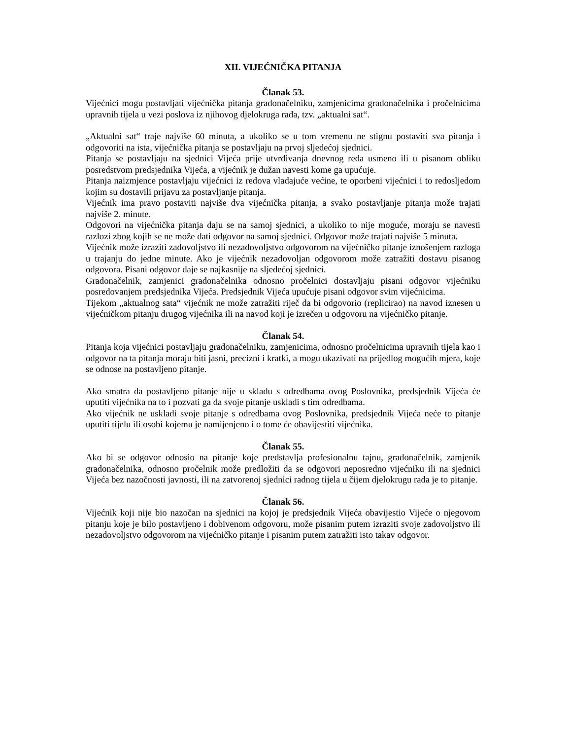XII. VIJEĆNIČKA PITANJA
Članak 53.
Vijećnici mogu postavljati vijećnička pitanja gradonačelniku, zamjenicima gradonačelnika i pročelnicima upravnih tijela u vezi poslova iz njihovog djelokruga rada, tzv. „aktualni sat“.
„Aktualni sat“ traje najviše 60 minuta, a ukoliko se u tom vremenu ne stignu postaviti sva pitanja i odgovoriti na ista, vijećnička pitanja se postavljaju na prvoj sljedećoj sjednici.
Pitanja se postavljaju na sjednici Vijeća prije utvrđivanja dnevnog reda usmeno ili u pisanom obliku posredstvom predsjednika Vijeća, a vijećnik je dužan navesti kome ga upućuje.
Pitanja naizmjence postavljaju vijećnici iz redova vladajuće većine, te oporbeni vijećnici i to redosljedom kojim su dostavili prijavu za postavljanje pitanja.
Vijećnik ima pravo postaviti najviše dva vijećnička pitanja, a svako postavljanje pitanja može trajati najviše 2. minute.
Odgovori na vijećnička pitanja daju se na samoj sjednici, a ukoliko to nije moguće, moraju se navesti razlozi zbog kojih se ne može dati odgovor na samoj sjednici. Odgovor može trajati najviše 5 minuta.
Vijećnik može izraziti zadovoljstvo ili nezadovoljstvo odgovorom na vijećničko pitanje iznošenjem razloga u trajanju do jedne minute. Ako je vijećnik nezadovoljan odgovorom može zatražiti dostavu pisanog odgovora. Pisani odgovor daje se najkasnije na sljedećoj sjednici.
Gradonačelnik, zamjenici gradonačelnika odnosno pročelnici dostavljaju pisani odgovor vijećniku posredovanjem predsjednika Vijeća. Predsjednik Vijeća upućuje pisani odgovor svim vijećnicima.
Tijekom „aktualnog sata“ vijećnik ne može zatražiti riječ da bi odgovorio (replicirao) na navod iznesen u vijećničkom pitanju drugog vijećnika ili na navod koji je izrečen u odgovoru na vijećničko pitanje.
Članak 54.
Pitanja koja vijećnici postavljaju gradonačelniku, zamjenicima, odnosno pročelnicima upravnih tijela kao i odgovor na ta pitanja moraju biti jasni, precizni i kratki, a mogu ukazivati na prijedlog mogućih mjera, koje se odnose na postavljeno pitanje.
Ako smatra da postavljeno pitanje nije u skladu s odredbama ovog Poslovnika, predsjednik Vijeća će uputiti vijećnika na to i pozvati ga da svoje pitanje uskladi s tim odredbama.
Ako vijećnik ne uskladi svoje pitanje s odredbama ovog Poslovnika, predsjednik Vijeća neće to pitanje uputiti tijelu ili osobi kojemu je namijenjeno i o tome će obavijestiti vijećnika.
Članak 55.
Ako bi se odgovor odnosio na pitanje koje predstavlja profesionalnu tajnu, gradonačelnik, zamjenik gradonačelnika, odnosno pročelnik može predložiti da se odgovori neposredno vijećniku ili na sjednici Vijeća bez nazočnosti javnosti, ili na zatvorenoj sjednici radnog tijela u čijem djelokrugu rada je to pitanje.
Članak 56.
Vijećnik koji nije bio nazočan na sjednici na kojoj je predsjednik Vijeća obavijestio Vijeće o njegovom pitanju koje je bilo postavljeno i dobivenom odgovoru, može pisanim putem izraziti svoje zadovoljstvo ili nezadovoljstvo odgovorom na vijećničko pitanje i pisanim putem zatražiti isto takav odgovor.